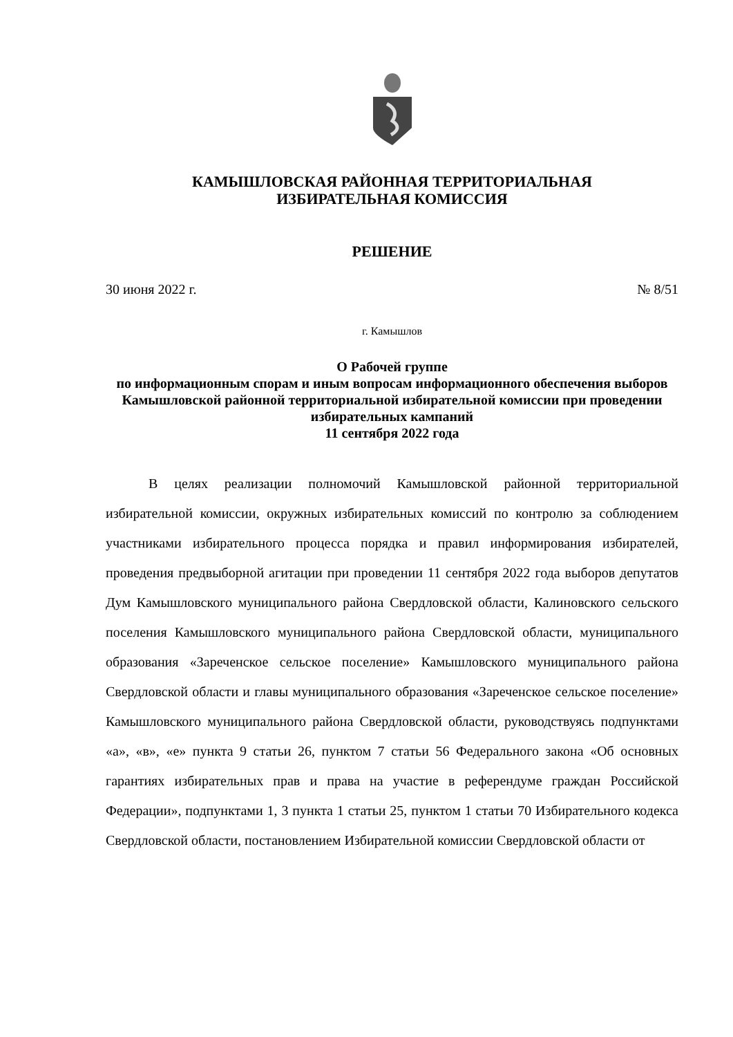КАМЫШЛОВСКАЯ РАЙОННАЯ ТЕРРИТОРИАЛЬНАЯ
ИЗБИРАТЕЛЬНАЯ КОМИССИЯ
РЕШЕНИЕ
30 июня 2022 г. № 8/51
г. Камышлов
О Рабочей группе
по информационным спорам и иным вопросам информационного обеспечения выборов Камышловской районной территориальной избирательной комиссии при проведении избирательных кампаний
11 сентября 2022 года
В целях реализации полномочий Камышловской районной территориальной избирательной комиссии, окружных избирательных комиссий по контролю за соблюдением участниками избирательного процесса порядка и правил информирования избирателей, проведения предвыборной агитации при проведении 11 сентября 2022 года выборов депутатов Дум Камышловского муниципального района Свердловской области, Калиновского сельского поселения Камышловского муниципального района Свердловской области, муниципального образования «Зареченское сельское поселение» Камышловского муниципального района Свердловской области и главы муниципального образования «Зареченское сельское поселение» Камышловского муниципального района Свердловской области, руководствуясь подпунктами «а», «в», «е» пункта 9 статьи 26, пунктом 7 статьи 56 Федерального закона «Об основных гарантиях избирательных прав и права на участие в референдуме граждан Российской Федерации», подпунктами 1, 3 пункта 1 статьи 25, пунктом 1 статьи 70 Избирательного кодекса Свердловской области, постановлением Избирательной комиссии Свердловской области от